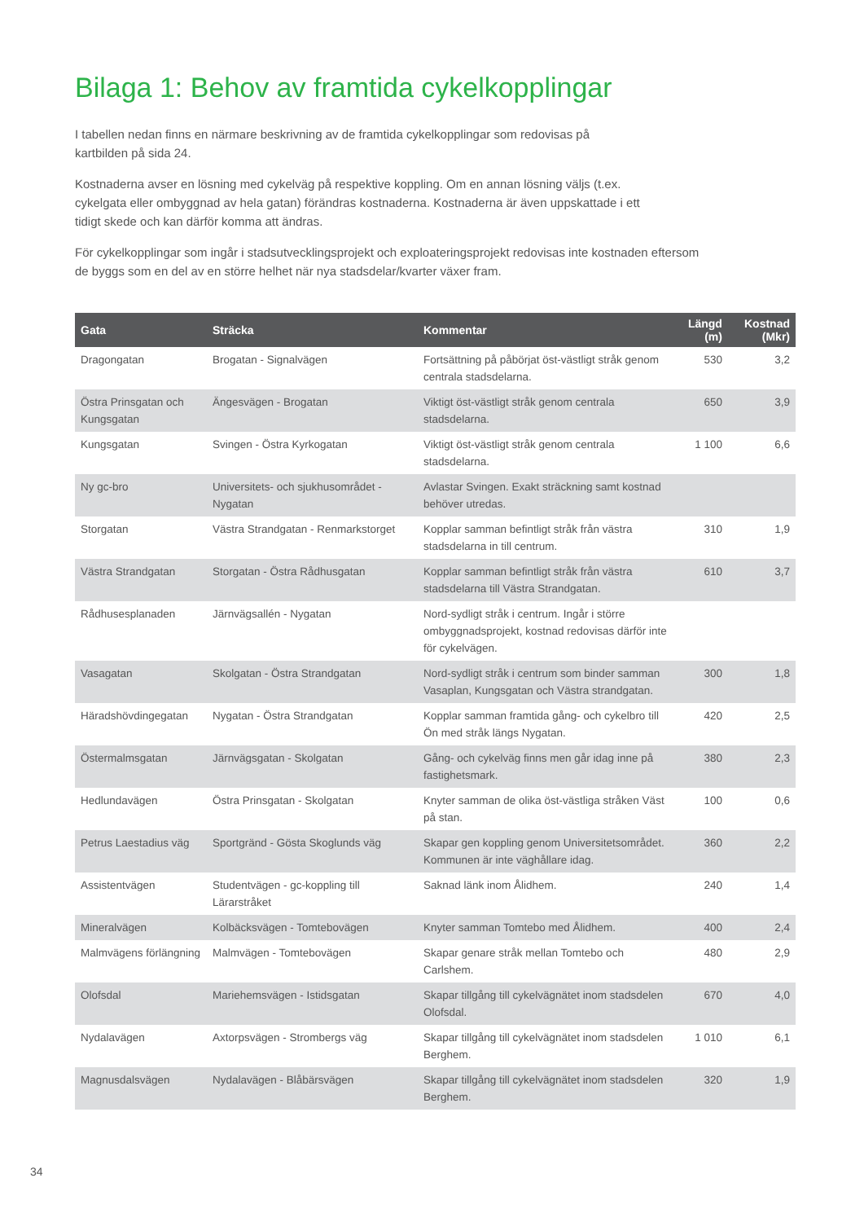Bilaga 1: Behov av framtida cykelkopplingar
I tabellen nedan finns en närmare beskrivning av de framtida cykelkopplingar som redovisas på kartbilden på sida 24.
Kostnaderna avser en lösning med cykelväg på respektive koppling. Om en annan lösning väljs (t.ex. cykelgata eller ombyggnad av hela gatan) förändras kostnaderna. Kostnaderna är även uppskattade i ett tidigt skede och kan därför komma att ändras.
För cykelkopplingar som ingår i stadsutvecklingsprojekt och exploateringsprojekt redovisas inte kostnaden eftersom de byggs som en del av en större helhet när nya stadsdelar/kvarter växer fram.
| Gata | Sträcka | Kommentar | Längd (m) | Kostnad (Mkr) |
| --- | --- | --- | --- | --- |
| Dragongatan | Brogatan - Signalvägen | Fortsättning på påbörjat öst-västligt stråk genom centrala stadsdelarna. | 530 | 3,2 |
| Östra Prinsgatan och Kungsgatan | Ängesvägen - Brogatan | Viktigt öst-västligt stråk genom centrala stadsdelarna. | 650 | 3,9 |
| Kungsgatan | Svingen - Östra Kyrkogatan | Viktigt öst-västligt stråk genom centrala stadsdelarna. | 1 100 | 6,6 |
| Ny gc-bro | Universitets- och sjukhusområdet - Nygatan | Avlastar Svingen. Exakt sträckning samt kostnad behöver utredas. | | |
| Storgatan | Västra Strandgatan - Renmarkstorget | Kopplar samman befintligt stråk från västra stadsdelarna in till centrum. | 310 | 1,9 |
| Västra Strandgatan | Storgatan - Östra Rådhusgatan | Kopplar samman befintligt stråk från västra stadsdelarna till Västra Strandgatan. | 610 | 3,7 |
| Rådhusesplanaden | Järnvägsallén - Nygatan | Nord-sydligt stråk i centrum. Ingår i större ombyggnadsprojekt, kostnad redovisas därför inte för cykelvägen. | | |
| Vasagatan | Skolgatan - Östra Strandgatan | Nord-sydligt stråk i centrum som binder samman Vasaplan, Kungsgatan och Västra strandgatan. | 300 | 1,8 |
| Häradshövdingegatan | Nygatan - Östra Strandgatan | Kopplar samman framtida gång- och cykelbro till Ön med stråk längs Nygatan. | 420 | 2,5 |
| Östermalmsgatan | Järnvägsgatan - Skolgatan | Gång- och cykelväg finns men går idag inne på fastighetsmark. | 380 | 2,3 |
| Hedlundavägen | Östra Prinsgatan - Skolgatan | Knyter samman de olika öst-västliga stråken Väst på stan. | 100 | 0,6 |
| Petrus Laestadius väg | Sportgränd - Gösta Skoglunds väg | Skapar gen koppling genom Universitetsområdet. Kommunen är inte väghållare idag. | 360 | 2,2 |
| Assistentvägen | Studentvägen - gc-koppling till Lärarstråket | Saknad länk inom Ålidhem. | 240 | 1,4 |
| Mineralvägen | Kolbäcksvägen - Tomtebovägen | Knyter samman Tomtebo med Ålidhem. | 400 | 2,4 |
| Malmvägens förlängning | Malmvägen - Tomtebovägen | Skapar genare stråk mellan Tomtebo och Carlshem. | 480 | 2,9 |
| Olofsdal | Mariehemsvägen - Istidsgatan | Skapar tillgång till cykelvägnätet inom stadsdelen Olofsdal. | 670 | 4,0 |
| Nydalavägen | Axtorpsvägen - Strombergs väg | Skapar tillgång till cykelvägnätet inom stadsdelen Berghem. | 1 010 | 6,1 |
| Magnusdalsvägen | Nydalavägen - Blåbärsvägen | Skapar tillgång till cykelvägnätet inom stadsdelen Berghem. | 320 | 1,9 |
34